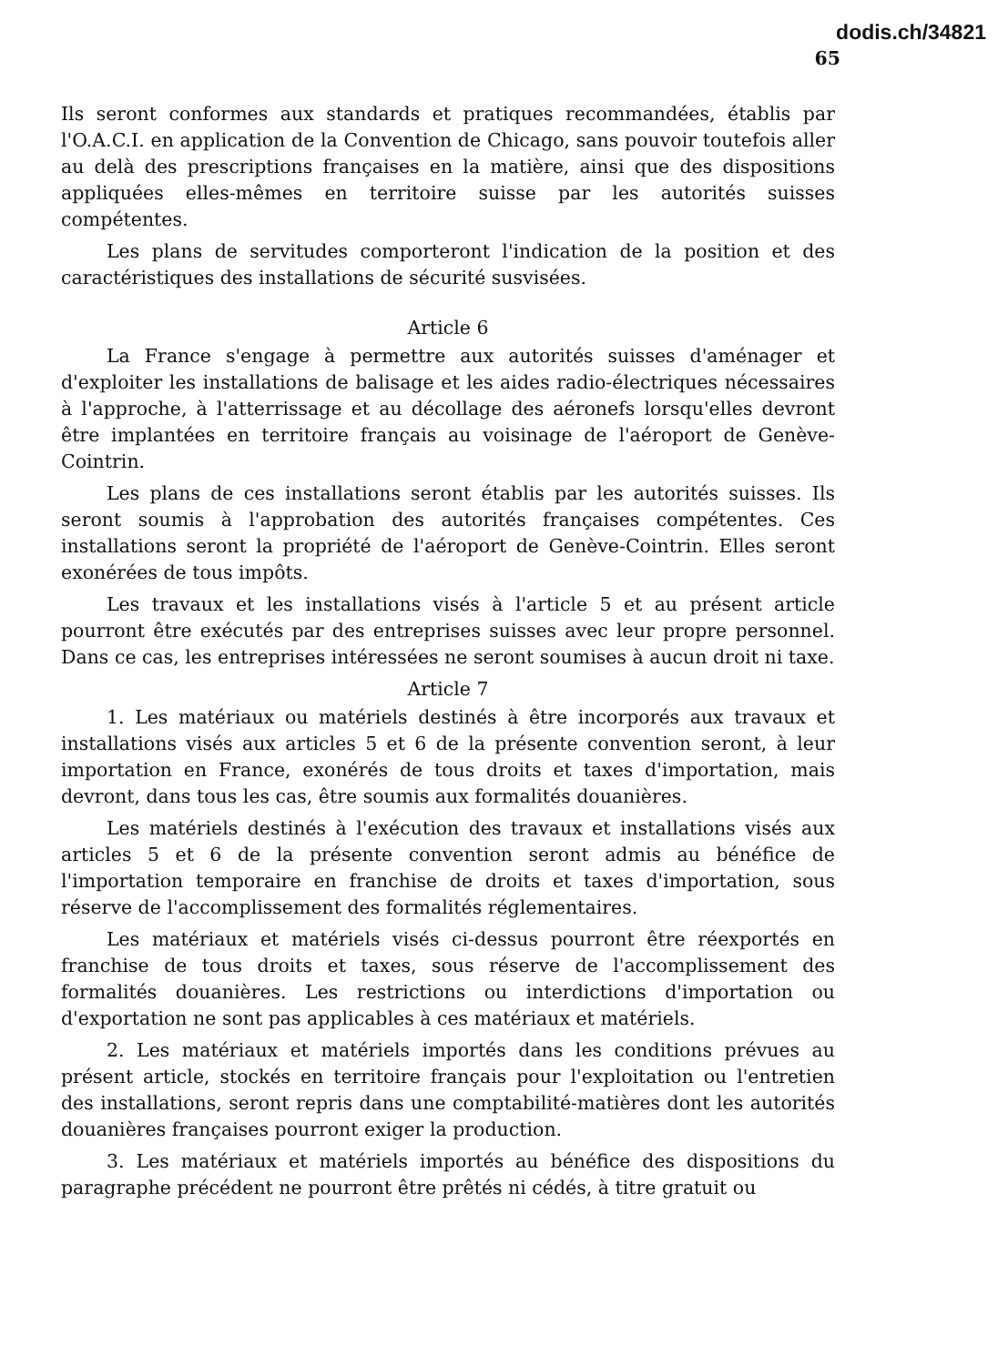dodis.ch/34821
65
Ils seront conformes aux standards et pratiques recommandées, établis par l'O.A.C.I. en application de la Convention de Chicago, sans pouvoir toutefois aller au delà des prescriptions françaises en la matière, ainsi que des dispositions appliquées elles-mêmes en territoire suisse par les autorités suisses compétentes.
Les plans de servitudes comporteront l'indication de la position et des caractéristiques des installations de sécurité susvisées.
Article 6
La France s'engage à permettre aux autorités suisses d'aménager et d'exploiter les installations de balisage et les aides radio-électriques nécessaires à l'approche, à l'atterrissage et au décollage des aéronefs lorsqu'elles devront être implantées en territoire français au voisinage de l'aéroport de Genève-Cointrin.
Les plans de ces installations seront établis par les autorités suisses. Ils seront soumis à l'approbation des autorités françaises compétentes. Ces installations seront la propriété de l'aéroport de Genève-Cointrin. Elles seront exonérées de tous impôts.
Les travaux et les installations visés à l'article 5 et au présent article pourront être exécutés par des entreprises suisses avec leur propre personnel. Dans ce cas, les entreprises intéressées ne seront soumises à aucun droit ni taxe.
Article 7
1. Les matériaux ou matériels destinés à être incorporés aux travaux et installations visés aux articles 5 et 6 de la présente convention seront, à leur importation en France, exonérés de tous droits et taxes d'importation, mais devront, dans tous les cas, être soumis aux formalités douanières.
Les matériels destinés à l'exécution des travaux et installations visés aux articles 5 et 6 de la présente convention seront admis au bénéfice de l'importation temporaire en franchise de droits et taxes d'importation, sous réserve de l'accomplissement des formalités réglementaires.
Les matériaux et matériels visés ci-dessus pourront être réexportés en franchise de tous droits et taxes, sous réserve de l'accomplissement des formalités douanières. Les restrictions ou interdictions d'importation ou d'exportation ne sont pas applicables à ces matériaux et matériels.
2. Les matériaux et matériels importés dans les conditions prévues au présent article, stockés en territoire français pour l'exploitation ou l'entretien des installations, seront repris dans une comptabilité-matières dont les autorités douanières françaises pourront exiger la production.
3. Les matériaux et matériels importés au bénéfice des dispositions du paragraphe précédent ne pourront être prêtés ni cédés, à titre gratuit ou